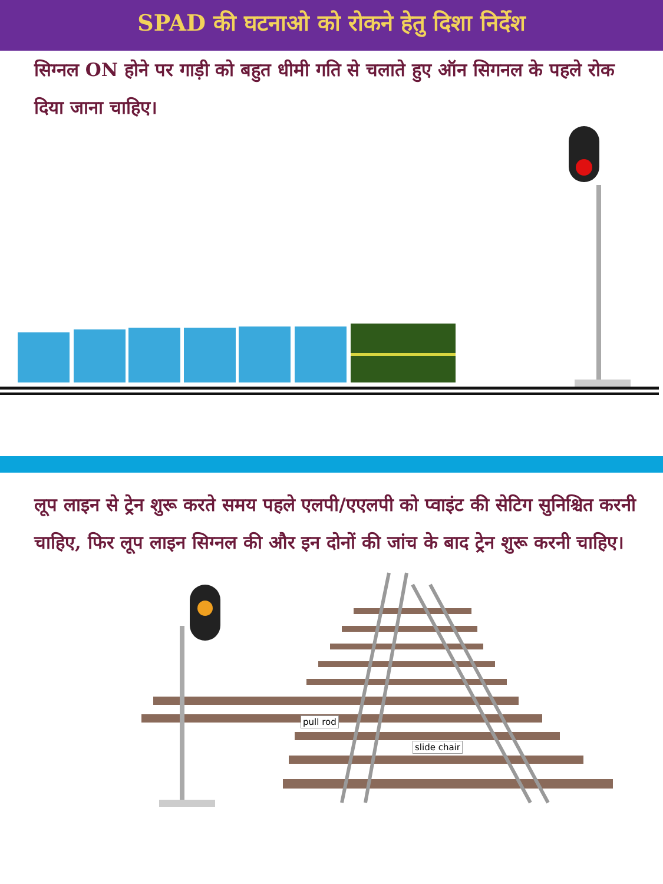SPAD की घटनाओ को रोकने हेतु दिशा निर्देश
सिग्नल ON होने पर गाड़ी को बहुत धीमी गति से चलाते हुए ऑन सिगनल के पहले रोक दिया जाना चाहिए।
लूप लाइन से ट्रेन शुरू करते समय पहले एलपी/एएलपी को प्वाइंट की सेटिग सुनिश्चित करनी चाहिए, फिर लूप लाइन सिग्नल की और इन दोनों की जांच के बाद ट्रेन शुरू करनी चाहिए।
pull rod
slide chair